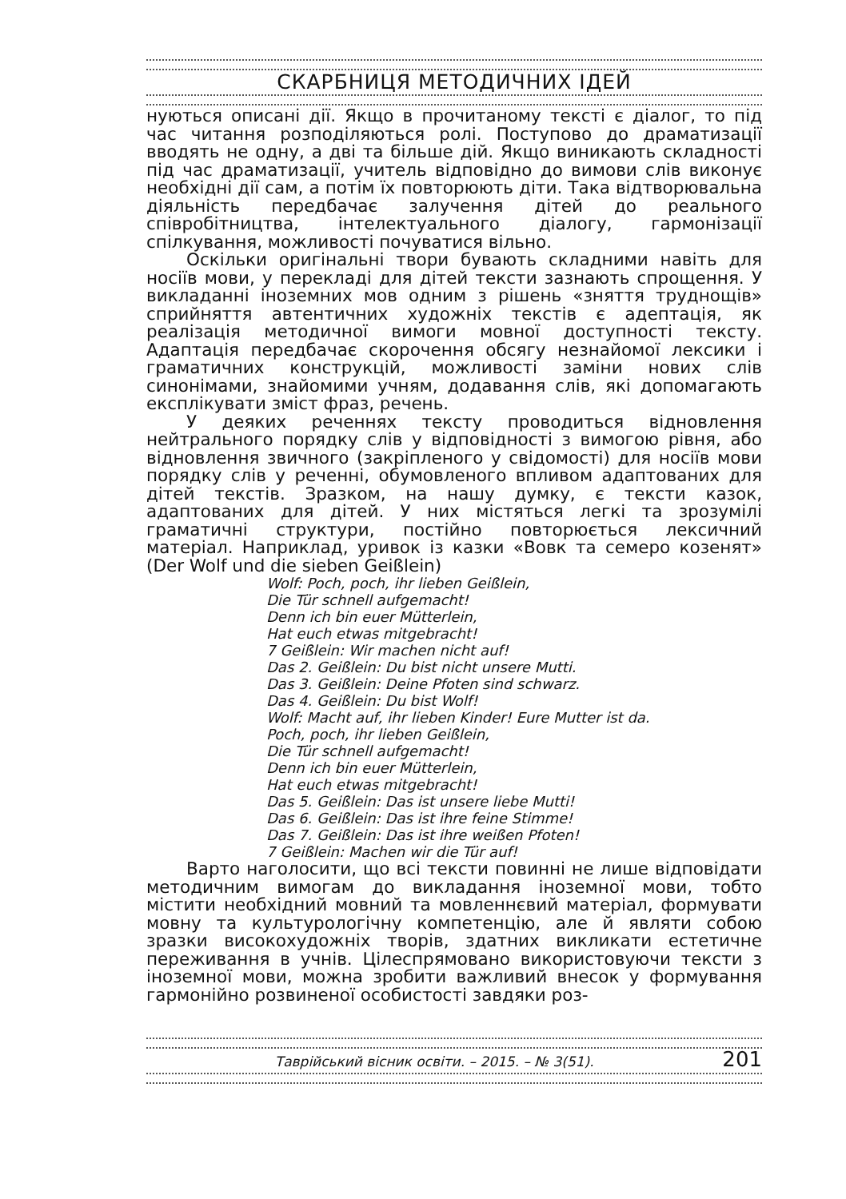СКАРБНИЦЯ МЕТОДИЧНИХ ІДЕЙ
нуються описані дії. Якщо в прочитаному тексті є діалог, то під час читання розподіляються ролі. Поступово до драматизації вводять не одну, а дві та більше дій. Якщо виникають складності під час драматизації, учитель відповідно до вимови слів виконує необхідні дії сам, а потім їх повторюють діти. Така відтворювальна діяльність передбачає залучення дітей до реального співробітництва, інтелектуального діалогу, гармонізації спілкування, можливості почуватися вільно.
Оскільки оригінальні твори бувають складними навіть для носіїв мови, у перекладі для дітей тексти зазнають спрощення. У викладанні іноземних мов одним з рішень «зняття труднощів» сприйняття автентичних художніх текстів є адептація, як реалізація методичної вимоги мовної доступності тексту. Адаптація передбачає скорочення обсягу незнайомої лексики і граматичних конструкцій, можливості заміни нових слів синонімами, знайомими учням, додавання слів, які допомагають експлікувати зміст фраз, речень.
У деяких реченнях тексту проводиться відновлення нейтрального порядку слів у відповідності з вимогою рівня, або відновлення звичного (закріпленого у свідомості) для носіїв мови порядку слів у реченні, обумовленого впливом адаптованих для дітей текстів. Зразком, на нашу думку, є тексти казок, адаптованих для дітей. У них містяться легкі та зрозумілі граматичні структури, постійно повторюється лексичний матеріал. Наприклад, уривок із казки «Вовк та семеро козенят» (Der Wolf und die sieben Geißlein)
Wolf: Poch, poch, ihr lieben Geißlein,
Die Tür schnell aufgemacht!
Denn ich bin euer Mütterlein,
Hat euch etwas mitgebracht!
7 Geißlein: Wir machen nicht auf!
Das 2. Geißlein: Du bist nicht unsere Mutti.
Das 3. Geißlein: Deine Pfoten sind schwarz.
Das 4. Geißlein: Du bist Wolf!
Wolf: Macht auf, ihr lieben Kinder! Eure Mutter ist da.
Poch, poch, ihr lieben Geißlein,
Die Tür schnell aufgemacht!
Denn ich bin euer Mütterlein,
Hat euch etwas mitgebracht!
Das 5. Geißlein: Das ist unsere liebe Mutti!
Das 6. Geißlein: Das ist ihre feine Stimme!
Das 7. Geißlein: Das ist ihre weißen Pfoten!
7 Geißlein: Machen wir die Tür auf!
Варто наголосити, що всі тексти повинні не лише відповідати методичним вимогам до викладання іноземної мови, тобто містити необхідний мовний та мовленнєвий матеріал, формувати мовну та культурологічну компетенцію, але й являти собою зразки високохудожніх творів, здатних викликати естетичне переживання в учнів. Цілеспрямовано використовуючи тексти з іноземної мови, можна зробити важливий внесок у формування гармонійно розвиненої особистості завдяки роз-
Таврійський вісник освіти. – 2015. – № 3(51). 201